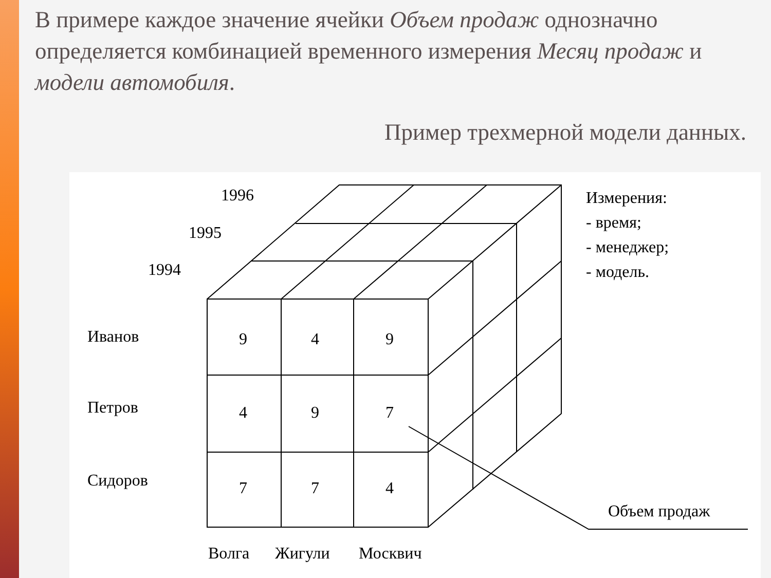В примере каждое значение ячейки Объем продаж однозначно определяется комбинацией временного измерения Месяц продаж и модели автомобиля.
Пример трехмерной модели данных.
1996
1995
1994
Иванов
Петров
Сидоров
9
4
9
4
9
7
7
7
4
Волга
Жигули
Москвич
Измерения:
- время;
- менеджер;
- модель.
Объем продаж